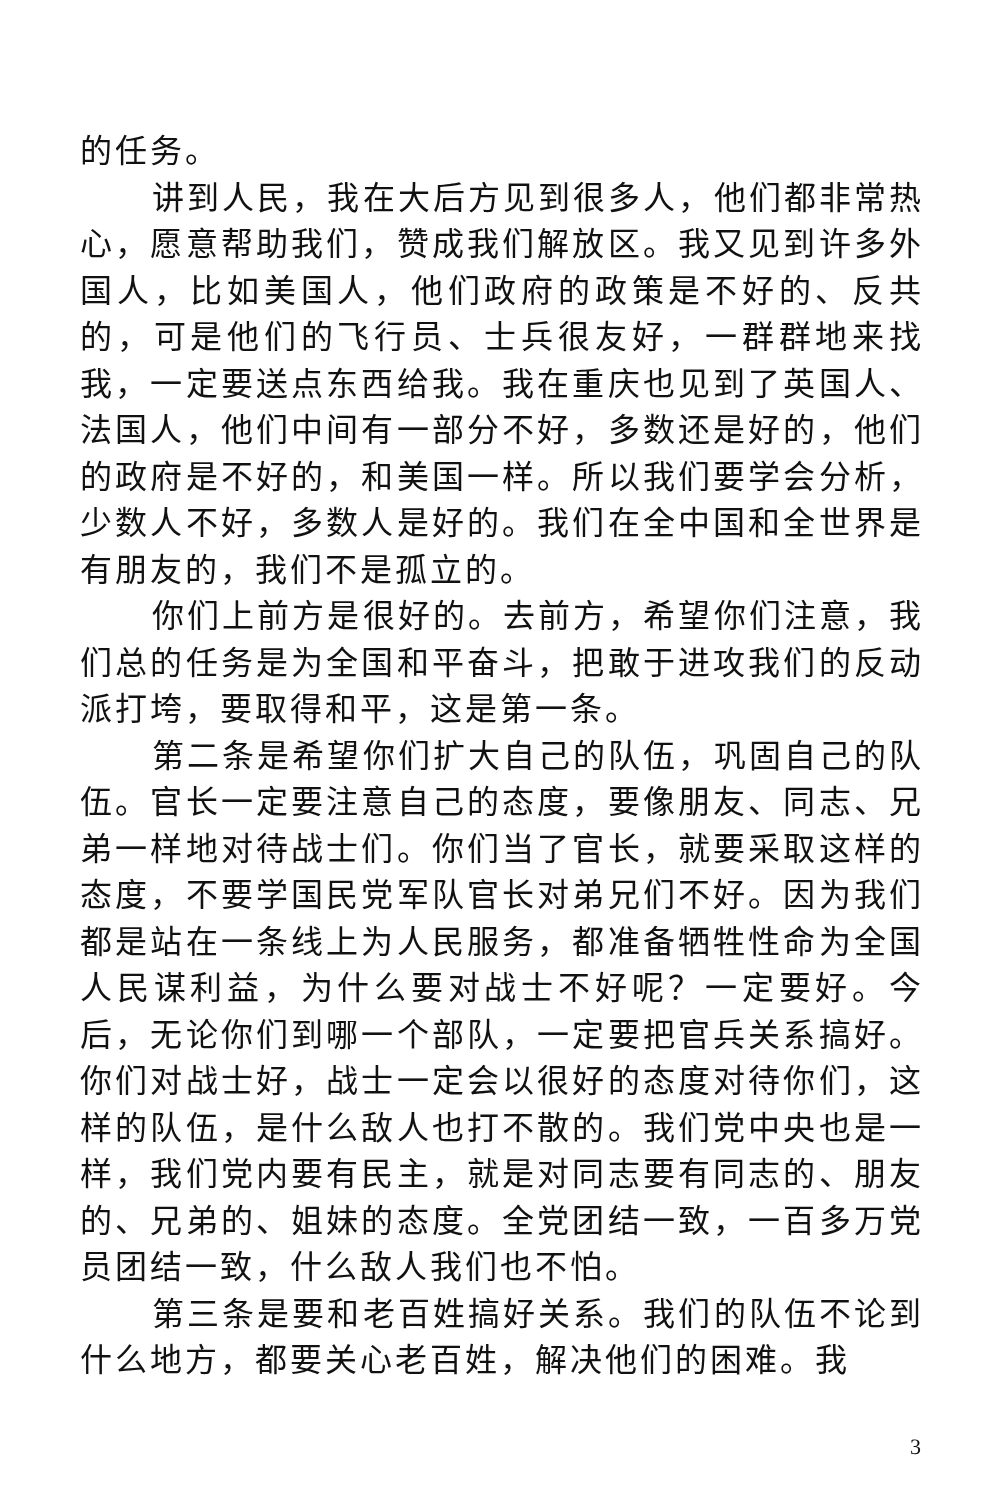的任务。
讲到人民，我在大后方见到很多人，他们都非常热心，愿意帮助我们，赞成我们解放区。我又见到许多外国人，比如美国人，他们政府的政策是不好的、反共的，可是他们的飞行员、士兵很友好，一群群地来找我，一定要送点东西给我。我在重庆也见到了英国人、法国人，他们中间有一部分不好，多数还是好的，他们的政府是不好的，和美国一样。所以我们要学会分析，少数人不好，多数人是好的。我们在全中国和全世界是有朋友的，我们不是孤立的。
你们上前方是很好的。去前方，希望你们注意，我们总的任务是为全国和平奋斗，把敢于进攻我们的反动派打垮，要取得和平，这是第一条。
第二条是希望你们扩大自己的队伍，巩固自己的队伍。官长一定要注意自己的态度，要像朋友、同志、兄弟一样地对待战士们。你们当了官长，就要采取这样的态度，不要学国民党军队官长对弟兄们不好。因为我们都是站在一条线上为人民服务，都准备牺牲性命为全国人民谋利益，为什么要对战士不好呢？一定要好。今后，无论你们到哪一个部队，一定要把官兵关系搞好。你们对战士好，战士一定会以很好的态度对待你们，这样的队伍，是什么敌人也打不散的。我们党中央也是一样，我们党内要有民主，就是对同志要有同志的、朋友的、兄弟的、姐妹的态度。全党团结一致，一百多万党员团结一致，什么敌人我们也不怕。
第三条是要和老百姓搞好关系。我们的队伍不论到什么地方，都要关心老百姓，解决他们的困难。我
3